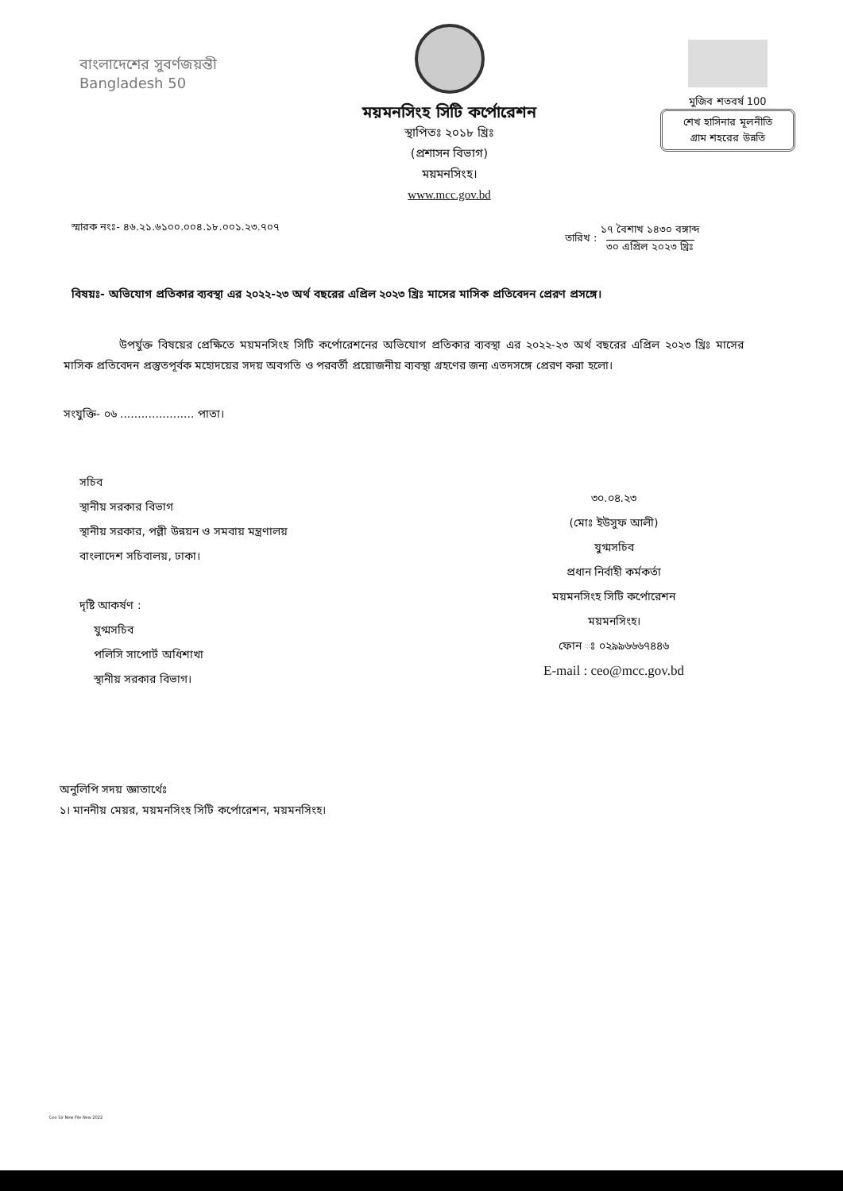বাংলাদেশের সুবর্ণজয়ন্তী
Bangladesh 50
ময়মনসিংহ সিটি কর্পোরেশন
স্থাপিতঃ ২০১৮ খ্রিঃ
(প্রশাসন বিভাগ)
ময়মনসিংহ।
www.mcc.gov.bd
মুজিব শতবর্ষ 100
শেখ হাসিনার মূলনীতি
গ্রাম শহরের উন্নতি
স্মারক নংঃ- ৪৬.২১.৬১০০.০০৪.১৮.০০১.২৩.৭০৭
তারিখ : ১৭ বৈশাখ ১৪৩০ বঙ্গাব্দ
৩০ এপ্রিল ২০২৩ খ্রিঃ
বিষয়ঃ- অভিযোগ প্রতিকার ব্যবস্থা এর ২০২২-২৩ অর্থ বছরের এপ্রিল ২০২৩ খ্রিঃ মাসের মাসিক প্রতিবেদন প্রেরণ প্রসঙ্গে।
উপর্যুক্ত বিষয়ের প্রেক্ষিতে ময়মনসিংহ সিটি কর্পোরেশনের অভিযোগ প্রতিকার ব্যবস্থা এর ২০২২-২৩ অর্থ বছরের এপ্রিল ২০২৩ খ্রিঃ মাসের মাসিক প্রতিবেদন প্রস্তুতপূর্বক মহোদয়ের সদয় অবগতি ও পরবর্তী প্রয়োজনীয় ব্যবস্থা গ্রহণের জন্য এতদসঙ্গে প্রেরণ করা হলো।
সংযুক্তি- ০৬ ..................... পাতা।
সচিব
স্থানীয় সরকার বিভাগ
স্থানীয় সরকার, পল্লী উন্নয়ন ও সমবায় মন্ত্রণালয়
বাংলাদেশ সচিবালয়, ঢাকা।
দৃষ্টি আকর্ষণ :
যুগ্মসচিব
পলিসি সাপোর্ট অধিশাখা
স্থানীয় সরকার বিভাগ।
৩০.০৪.২৩
(মোঃ ইউসুফ আলী)
যুগ্মসচিব
প্রধান নির্বাহী কর্মকর্তা
ময়মনসিংহ সিটি কর্পোরেশন
ময়মনসিংহ।
ফোন ঃ ০২৯৯৬৬৬৭৪৪৬
E-mail : ceo@mcc.gov.bd
অনুলিপি সদয় জ্ঞাতার্থেঃ
১। মাননীয় মেয়র, ময়মনসিংহ সিটি কর্পোরেশন, ময়মনসিংহ।
Ceo Sir New File New 2022